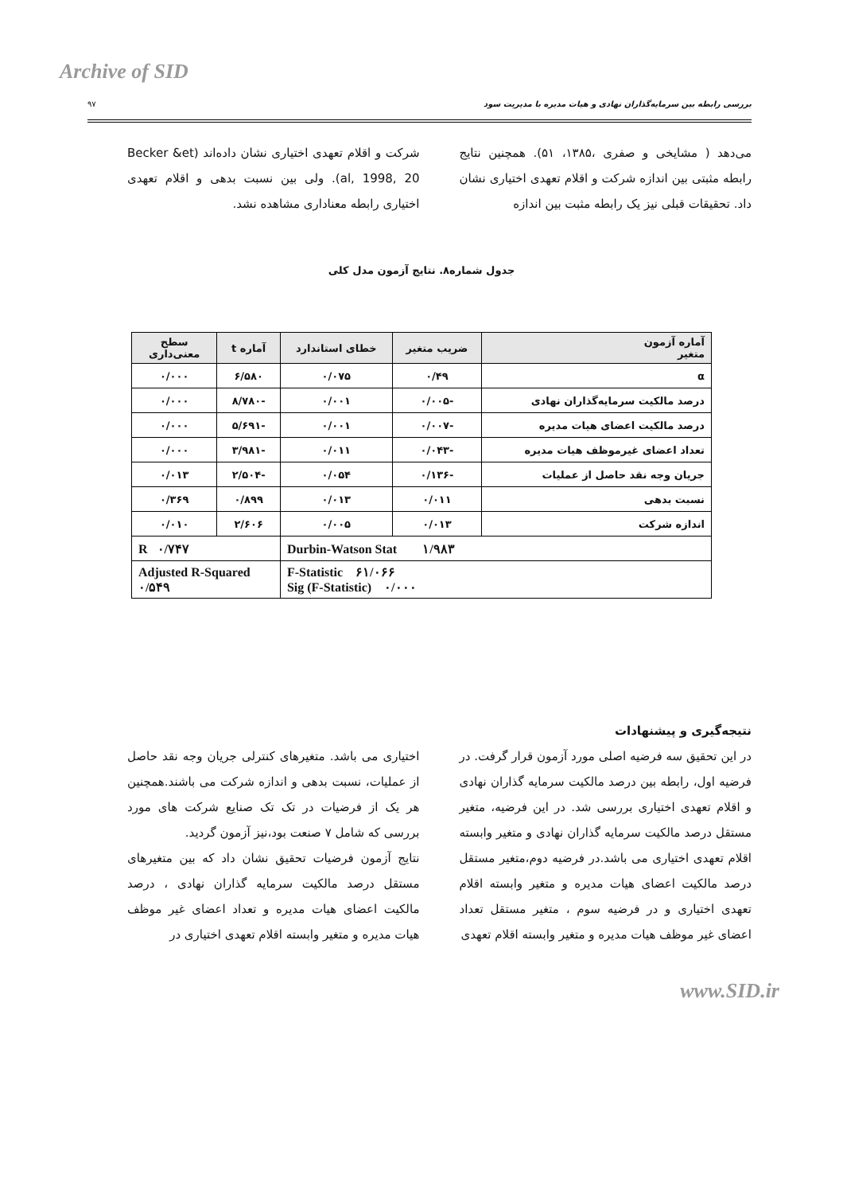Archive of SID
بررسی رابطه بین سرمایه‌گذاران نهادی و هیات مدیره با مدیریت سود ۹۷
می‌دهد ( مشایخی و صفری ،۱۳۸۵، ۵۱). همچنین نتایج رابطه مثبتی بین اندازه شرکت و اقلام تعهدی اختیاری نشان داد. تحقیقات قبلی نیز یک رابطه مثبت بین اندازه
شرکت و اقلام تعهدی اختیاری نشان داده‌اند (Becker &et al, 1998, 20). ولی بین نسبت بدهی و اقلام تعهدی اختیاری رابطه معناداری مشاهده نشد.
جدول شماره۸. نتایج آزمون مدل کلی
| آماره آزمون متغیر | ضریب متغیر | خطای استاندارد | آماره t | سطح معنی‌داری |
| --- | --- | --- | --- | --- |
| α | ۰/۴۹ | ۰/۰۷۵ | ۶/۵۸۰ | ۰/۰۰۰ |
| درصد مالکیت سرمایه‌گذاران نهادی | -۰/۰۰۵ | ۰/۰۰۱ | -۸/۷۸۰ | ۰/۰۰۰ |
| درصد مالکیت اعضای هیات مدیره | -۰/۰۰۷ | ۰/۰۰۱ | -۵/۶۹۱ | ۰/۰۰۰ |
| تعداد اعضای غیرموظف هیات مدیره | -۰/۰۴۳ | ۰/۰۱۱ | -۳/۹۸۱ | ۰/۰۰۰ |
| جریان وجه نقد حاصل از عملیات | -۰/۱۳۶ | ۰/۰۵۴ | -۲/۵۰۴ | ۰/۰۱۳ |
| نسبت بدهی | ۰/۰۱۱ | ۰/۰۱۳ | ۰/۸۹۹ | ۰/۳۶۹ |
| اندازه شرکت | ۰/۰۱۳ | ۰/۰۰۵ | ۲/۶۰۶ | ۰/۰۱۰ |
| Durbin-Watson Stat ۱/۹۸۳ | | | R ۰/۷۴۷ | |
| F-Statistic ۶۱/۰۶۶ Sig (F-Statistic) ۰/۰۰۰ | | | Adjusted R-Squared ۰/۵۴۹ | |
نتیجه‌گیری و پیشنهادات
در این تحقیق سه فرضیه اصلی مورد آزمون قرار گرفت. در فرضیه اول، رابطه بین درصد مالکیت سرمایه گذاران نهادی و اقلام تعهدی اختیاری بررسی شد. در این فرضیه، متغیر مستقل درصد مالکیت سرمایه گذاران نهادی و متغیر وابسته اقلام تعهدی اختیاری می باشد.در فرضیه دوم،متغیر مستقل درصد مالکیت اعضای هیات مدیره و متغیر وابسته اقلام تعهدی اختیاری و در فرضیه سوم ، متغیر مستقل تعداد اعضای غیر موظف هیات مدیره و متغیر وابسته اقلام تعهدی
اختیاری می باشد. متغیرهای کنترلی جریان وجه نقد حاصل از عملیات، نسبت بدهی و اندازه شرکت می باشند.همچنین هر یک از فرضیات در تک تک صنایع شرکت های مورد بررسی که شامل ۷ صنعت بود،نیز آزمون گردید.
نتایج آزمون فرضیات تحقیق نشان داد که بین متغیرهای مستقل درصد مالکیت سرمایه گذاران نهادی ، درصد مالکیت اعضای هیات مدیره و تعداد اعضای غیر موظف هیات مدیره و متغیر وابسته اقلام تعهدی اختیاری در
www.SID.ir